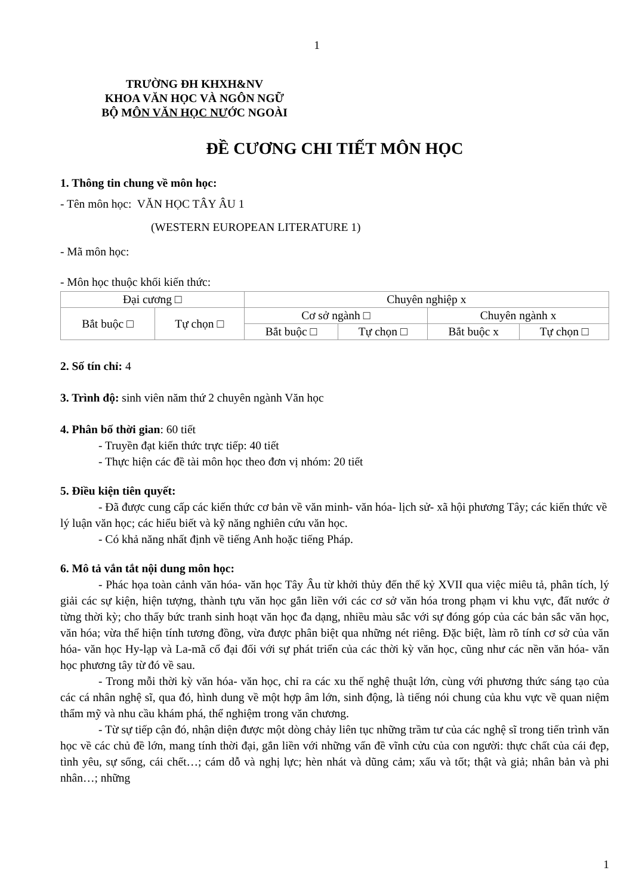1
TRƯỜNG ĐH KHXH&NV
KHOA VĂN HỌC VÀ NGÔN NGỮ
BỘ MÔN VĂN HỌC NƯỚC NGOÀI
ĐỀ CƯƠNG CHI TIẾT MÔN HỌC
1. Thông tin chung về môn học:
- Tên môn học: VĂN HỌC TÂY ÂU 1
(WESTERN EUROPEAN LITERATURE 1)
- Mã môn học:
- Môn học thuộc khối kiến thức:
| Đại cương □ | | Chuyên nghiệp x | | | |
| Bắt buộc □ | Tự chọn □ | Cơ sở ngành □ | | Chuyên ngành x | |
| | | Bắt buộc □ | Tự chọn □ | Bắt buộc x | Tự chọn □ |
2. Số tín chỉ: 4
3. Trình độ: sinh viên năm thứ 2 chuyên ngành Văn học
4. Phân bố thời gian: 60 tiết
- Truyền đạt kiến thức trực tiếp: 40 tiết
- Thực hiện các đề tài môn học theo đơn vị nhóm: 20 tiết
5. Điều kiện tiên quyết:
- Đã được cung cấp các kiến thức cơ bản về văn minh- văn hóa- lịch sử- xã hội phương Tây; các kiến thức về lý luận văn học; các hiểu biết và kỹ năng nghiên cứu văn học.
- Có khả năng nhất định về tiếng Anh hoặc tiếng Pháp.
6. Mô tả vắn tắt nội dung môn học:
- Phác họa toàn cảnh văn hóa- văn học Tây Âu từ khởi thủy đến thế kỷ XVII qua việc miêu tả, phân tích, lý giải các sự kiện, hiện tượng, thành tựu văn học gắn liền với các cơ sở văn hóa trong phạm vi khu vực, đất nước ở từng thời kỳ; cho thấy bức tranh sinh hoạt văn học đa dạng, nhiều màu sắc với sự đóng góp của các bản sắc văn học, văn hóa; vừa thể hiện tính tương đồng, vừa được phân biệt qua những nét riêng. Đặc biệt, làm rõ tính cơ sở của văn hóa- văn học Hy-lạp và La-mã cổ đại đối với sự phát triển của các thời kỳ văn học, cũng như các nền văn hóa- văn học phương tây từ đó về sau.
- Trong mỗi thời kỳ văn hóa- văn học, chỉ ra các xu thế nghệ thuật lớn, cùng với phương thức sáng tạo của các cá nhân nghệ sĩ, qua đó, hình dung về một hợp âm lớn, sinh động, là tiếng nói chung của khu vực về quan niệm thẩm mỹ và nhu cầu khám phá, thể nghiệm trong văn chương.
- Từ sự tiếp cận đó, nhận diện được một dòng chảy liên tục những trầm tư của các nghệ sĩ trong tiến trình văn học về các chủ đề lớn, mang tính thời đại, gắn liền với những vấn đề vĩnh cửu của con người: thực chất của cái đẹp, tình yêu, sự sống, cái chết…; cám dỗ và nghị lực; hèn nhát và dũng cảm; xấu và tốt; thật và giả; nhân bản và phi nhân…; những
1